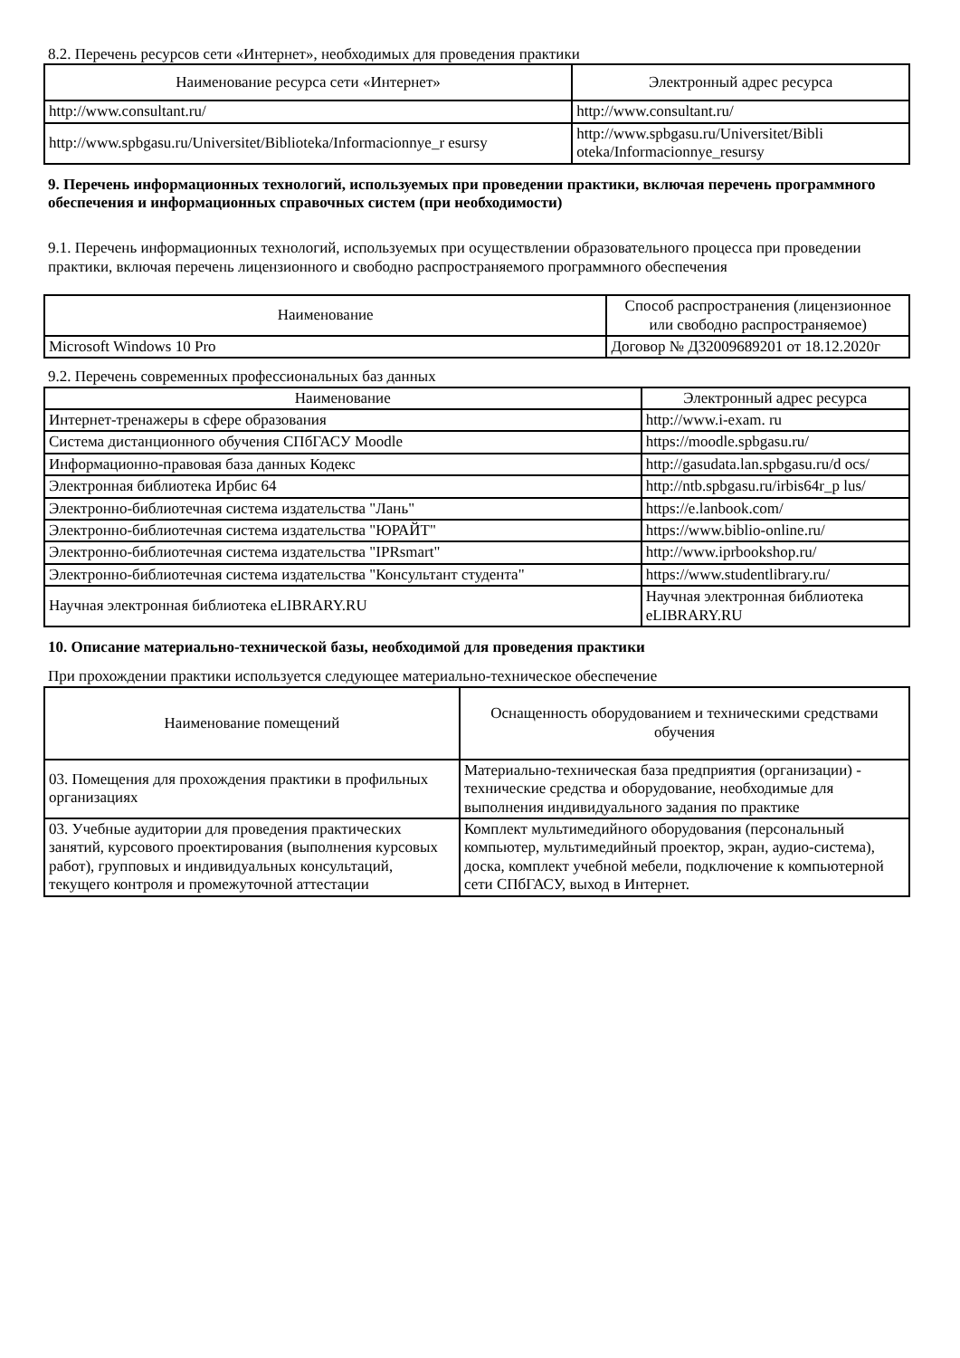8.2. Перечень ресурсов сети «Интернет», необходимых для проведения практики
| Наименование ресурса сети «Интернет» | Электронный адрес ресурса |
| --- | --- |
| http://www.consultant.ru/ | http://www.consultant.ru/ |
| http://www.spbgasu.ru/Universitet/Biblioteka/Informacionnye_r esursy | http://www.spbgasu.ru/Universitet/Bibli oteka/Informacionnye_resursy |
9. Перечень информационных технологий, используемых при проведении практики, включая перечень программного обеспечения и информационных справочных систем (при необходимости)
9.1. Перечень информационных технологий, используемых при осуществлении образовательного процесса при проведении практики, включая перечень лицензионного и свободно распространяемого программного обеспечения
| Наименование | Способ распространения (лицензионное или свободно распространяемое) |
| --- | --- |
| Microsoft Windows 10 Pro | Договор № Д32009689201 от 18.12.2020г |
9.2. Перечень современных профессиональных баз данных
| Наименование | Электронный адрес ресурса |
| --- | --- |
| Интернет-тренажеры в сфере образования | http://www.i-exam. ru |
| Система дистанционного обучения СПбГАСУ Moodle | https://moodle.spbgasu.ru/ |
| Информационно-правовая база данных Кодекс | http://gasudata.lan.spbgasu.ru/d ocs/ |
| Электронная библиотека Ирбис 64 | http://ntb.spbgasu.ru/irbis64r_p lus/ |
| Электронно-библиотечная система издательства "Лань" | https://e.lanbook.com/ |
| Электронно-библиотечная система издательства "ЮРАЙТ" | https://www.biblio-online.ru/ |
| Электронно-библиотечная система издательства "IPRsmart" | http://www.iprbookshop.ru/ |
| Электронно-библиотечная система издательства "Консультант студента" | https://www.studentlibrary.ru/ |
| Научная электронная библиотека eLIBRARY.RU | Научная электронная библиотека eLIBRARY.RU |
10. Описание материально-технической базы, необходимой для проведения практики
При прохождении практики используется следующее материально-техническое обеспечение
| Наименование помещений | Оснащенность оборудованием и техническими средствами обучения |
| --- | --- |
| 03. Помещения для прохождения практики в профильных организациях | Материально-техническая база предприятия (организации) - технические средства и оборудование, необходимые для выполнения индивидуального задания по практике |
| 03. Учебные аудитории для проведения практических занятий, курсового проектирования (выполнения курсовых работ), групповых и индивидуальных консультаций, текущего контроля и промежуточной аттестации | Комплект мультимедийного оборудования (персональный компьютер, мультимедийный проектор, экран, аудио-система), доска, комплект учебной мебели, подключение к компьютерной сети СПбГАСУ, выход в Интернет. |